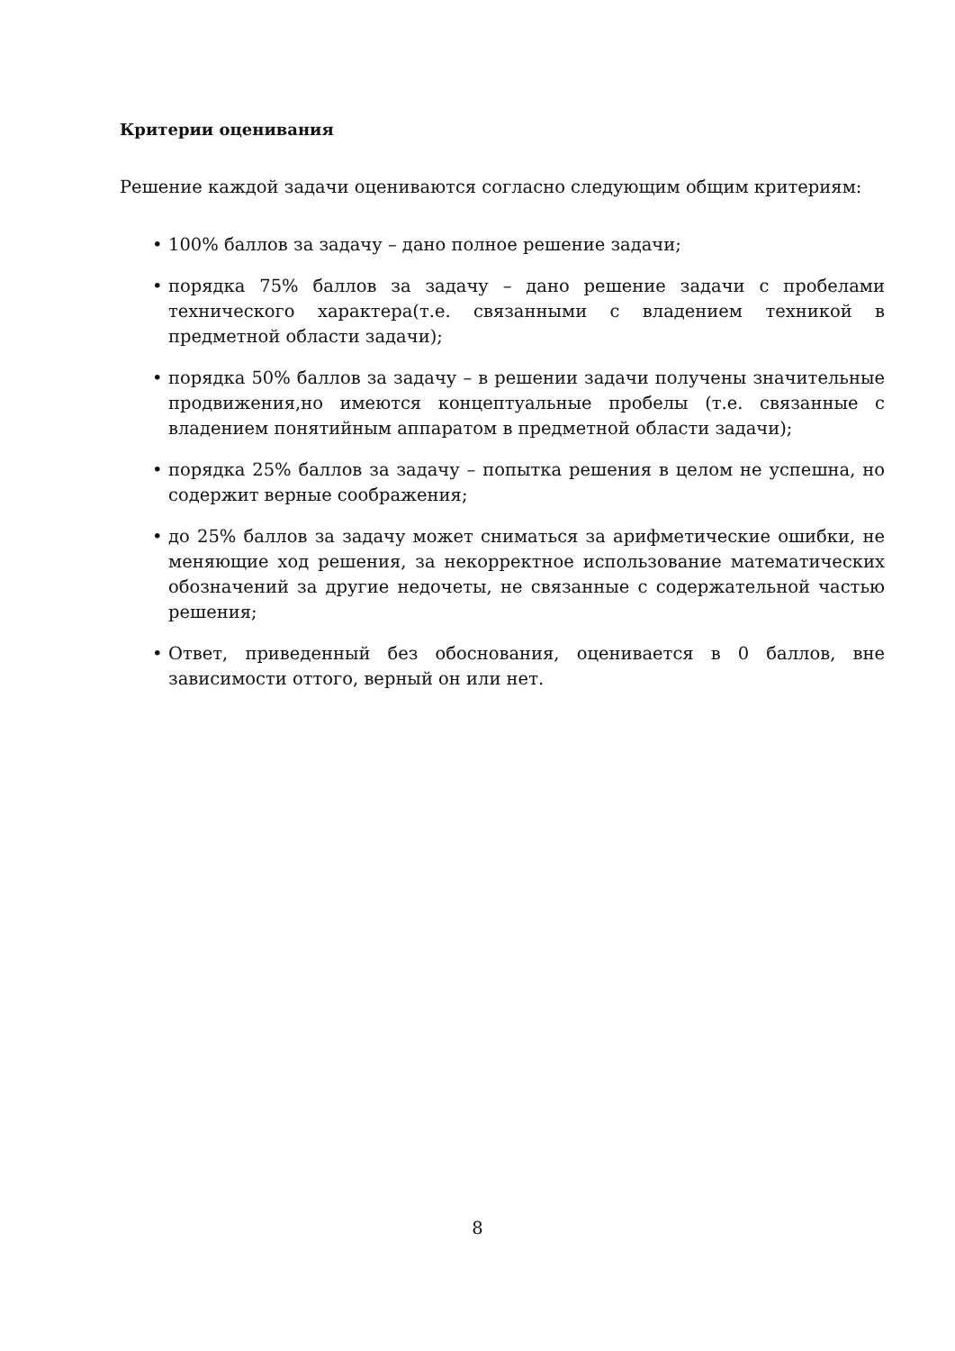Критерии оценивания
Решение каждой задачи оцениваются согласно следующим общим критериям:
• 100% баллов за задачу – дано полное решение задачи;
• порядка 75% баллов за задачу – дано решение задачи с пробелами технического характера(т.е. связанными с владением техникой в предметной области задачи);
• порядка 50% баллов за задачу – в решении задачи получены значительные продвижения,но имеются концептуальные пробелы (т.е. связанные с владением понятийным аппаратом в предметной области задачи);
• порядка 25% баллов за задачу – попытка решения в целом не успешна, но содержит верные соображения;
• до 25% баллов за задачу может сниматься за арифметические ошибки, не меняющие ход решения, за некорректное использование математических обозначений за другие недочеты, не связанные с содержательной частью решения;
• Ответ, приведенный без обоснования, оценивается в 0 баллов, вне зависимости оттого, верный он или нет.
8